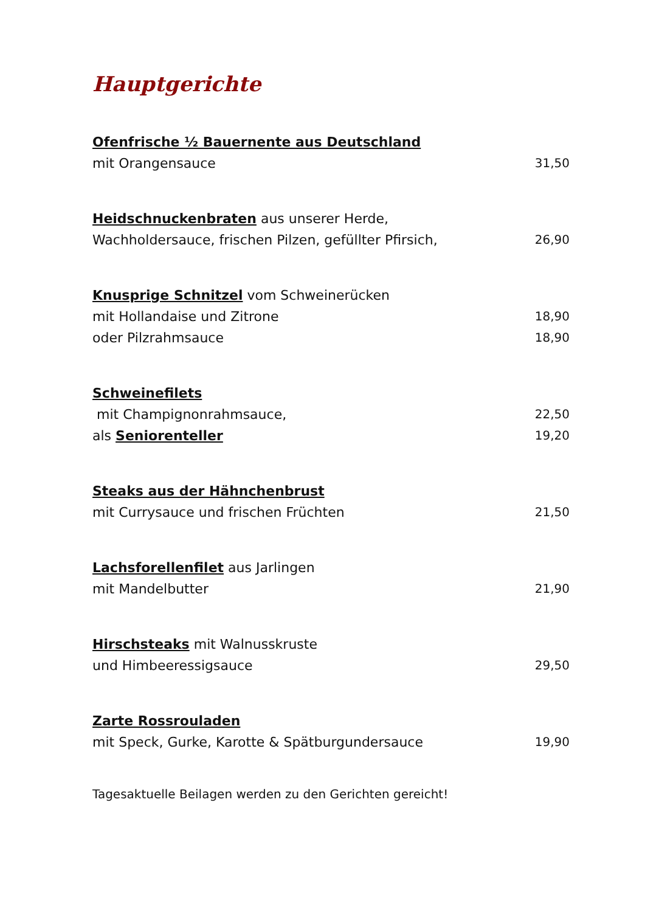Hauptgerichte
Ofenfrische ½ Bauernente aus Deutschland
mit Orangensauce 31,50
Heidschnuckenbraten aus unserer Herde,
Wachholdersauce, frischen Pilzen, gefüllter Pfirsich, 26,90
Knusprige Schnitzel vom Schweinerücken
mit Hollandaise und Zitrone 18,90
oder Pilzrahmsauce 18,90
Schweinefilets
mit Champignonrahmsauce, 22,50
als Seniorenteller 19,20
Steaks aus der Hähnchenbrust
mit Currysauce und frischen Früchten 21,50
Lachsforellenfilet aus Jarlingen
mit Mandelbutter 21,90
Hirschsteaks mit Walnusskruste
und Himbeeressigsauce 29,50
Zarte Rossrouladen
mit Speck, Gurke, Karotte & Spätburgundersauce 19,90
Tagesaktuelle Beilagen werden zu den Gerichten gereicht!